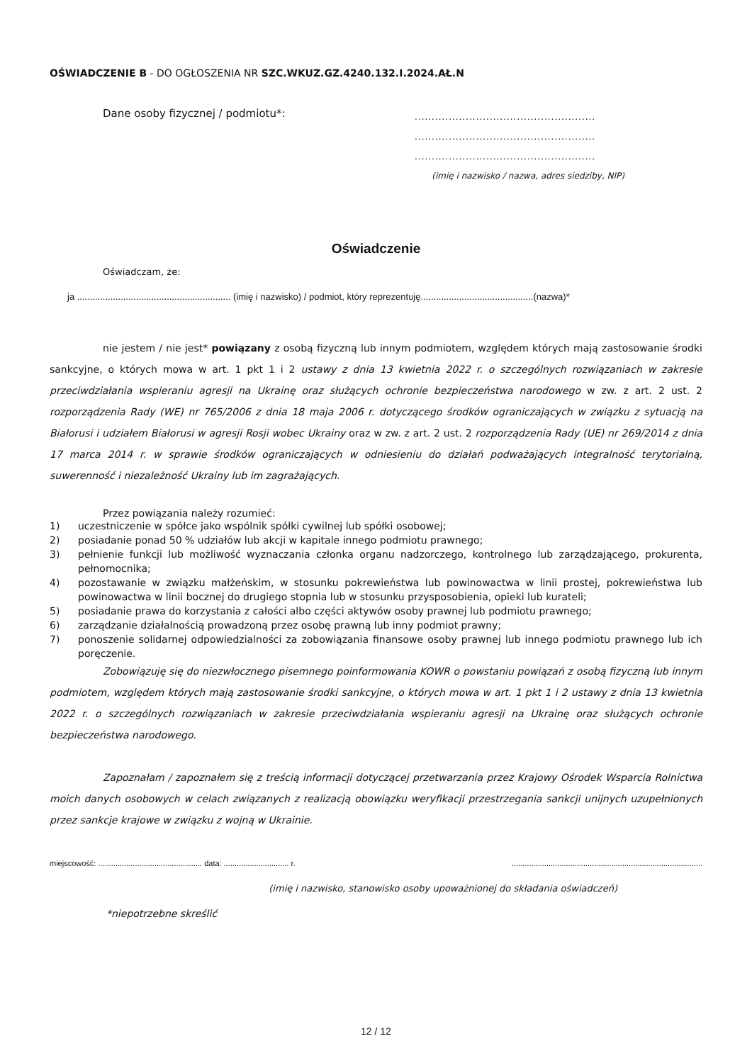OŚWIADCZENIE B - DO OGŁOSZENIA NR SZC.WKUZ.GZ.4240.132.I.2024.AŁ.N
Dane osoby fizycznej / podmiotu*:
.....................................................
.....................................................
.....................................................
(imię i nazwisko / nazwa, adres siedziby, NIP)
Oświadczenie
Oświadczam, że:
ja ............................................................ (imię i nazwisko) / podmiot, który reprezentuję............................................(nazwa)*
nie jestem / nie jest* powiązany z osobą fizyczną lub innym podmiotem, względem których mają zastosowanie środki sankcyjne, o których mowa w art. 1 pkt 1 i 2 ustawy z dnia 13 kwietnia 2022 r. o szczególnych rozwiązaniach w zakresie przeciwdziałania wspieraniu agresji na Ukrainę oraz służących ochronie bezpieczeństwa narodowego w zw. z art. 2 ust. 2 rozporządzenia Rady (WE) nr 765/2006 z dnia 18 maja 2006 r. dotyczącego środków ograniczających w związku z sytuacją na Białorusi i udziałem Białorusi w agresji Rosji wobec Ukrainy oraz w zw. z art. 2 ust. 2 rozporządzenia Rady (UE) nr 269/2014 z dnia 17 marca 2014 r. w sprawie środków ograniczających w odniesieniu do działań podważających integralność terytorialną, suwerenność i niezależność Ukrainy lub im zagrażających.
Przez powiązania należy rozumieć:
1) uczestniczenie w spółce jako wspólnik spółki cywilnej lub spółki osobowej;
2) posiadanie ponad 50 % udziałów lub akcji w kapitale innego podmiotu prawnego;
3) pełnienie funkcji lub możliwość wyznaczania członka organu nadzorczego, kontrolnego lub zarządzającego, prokurenta, pełnomocnika;
4) pozostawanie w związku małżeńskim, w stosunku pokrewieństwa lub powinowactwa w linii prostej, pokrewieństwa lub powinowactwa w linii bocznej do drugiego stopnia lub w stosunku przysposobienia, opieki lub kurateli;
5) posiadanie prawa do korzystania z całości albo części aktywów osoby prawnej lub podmiotu prawnego;
6) zarządzanie działalnością prowadzoną przez osobę prawną lub inny podmiot prawny;
7) ponoszenie solidarnej odpowiedzialności za zobowiązania finansowe osoby prawnej lub innego podmiotu prawnego lub ich poręczenie.
Zobowiązuję się do niezwłocznego pisemnego poinformowania KOWR o powstaniu powiązań z osobą fizyczną lub innym podmiotem, względem których mają zastosowanie środki sankcyjne, o których mowa w art. 1 pkt 1 i 2 ustawy z dnia 13 kwietnia 2022 r. o szczególnych rozwiązaniach w zakresie przeciwdziałania wspieraniu agresji na Ukrainę oraz służących ochronie bezpieczeństwa narodowego.
Zapoznałam / zapoznałem się z treścią informacji dotyczącej przetwarzania przez Krajowy Ośrodek Wsparcia Rolnictwa moich danych osobowych w celach związanych z realizacją obowiązku weryfikacji przestrzegania sankcji unijnych uzupełnionych przez sankcje krajowe w związku z wojną w Ukrainie.
miejscowość: ................................................ data: .............................. r.........................................................................................
(imię i nazwisko, stanowisko osoby upoważnionej do składania oświadczeń)
*niepotrzebne skreślić
12 / 12